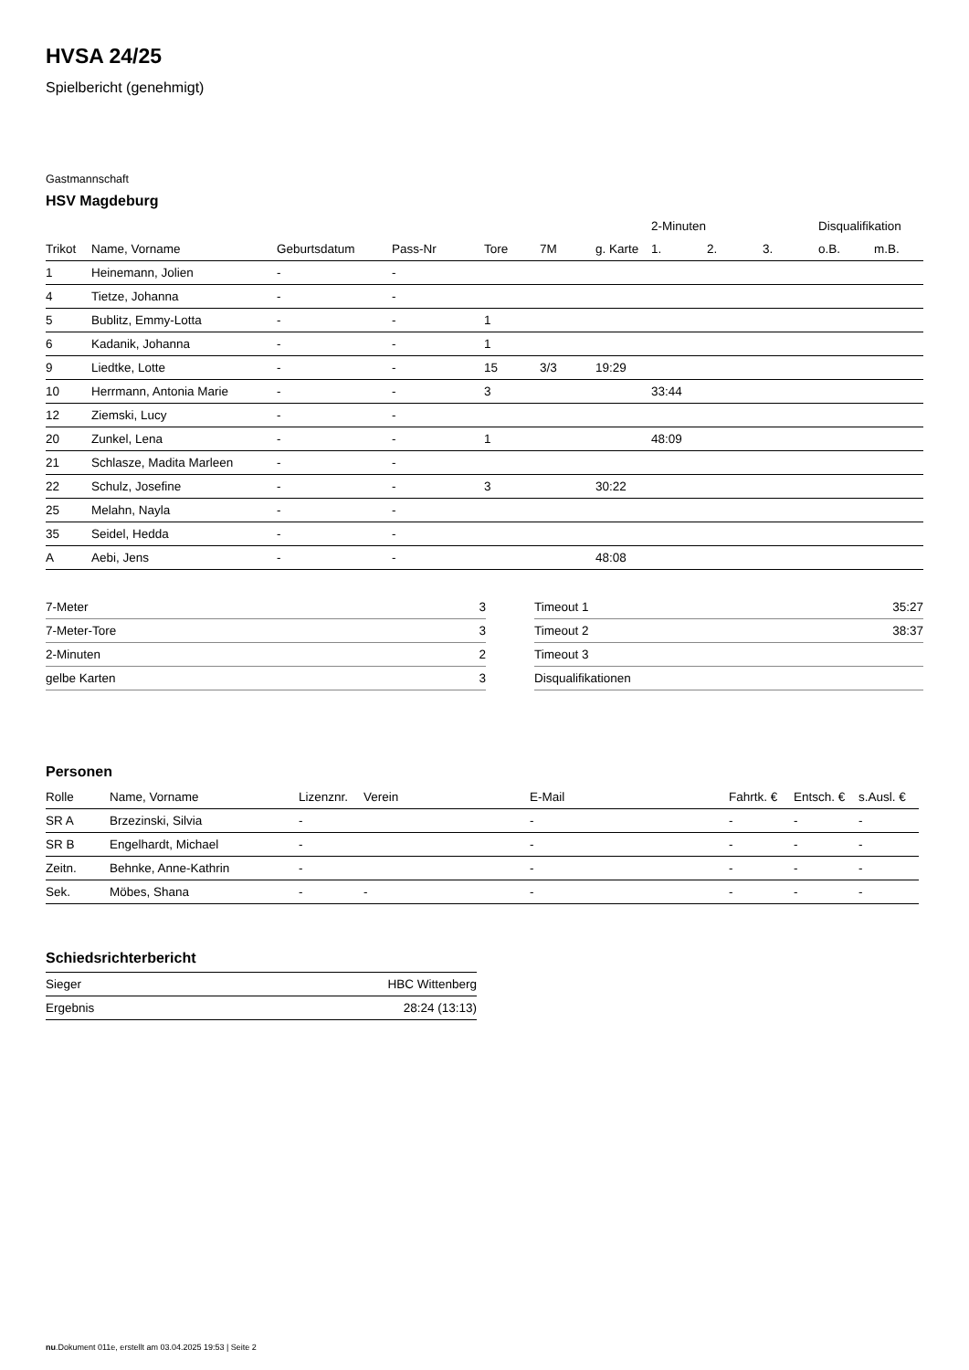HVSA 24/25
Spielbericht (genehmigt)
Gastmannschaft
HSV Magdeburg
| | | | | | | | 2-Minuten | | | Disqualifikation | |
| --- | --- | --- | --- | --- | --- | --- | --- | --- | --- | --- | --- |
| Trikot | Name, Vorname | Geburtsdatum | Pass-Nr | Tore | 7M | g. Karte | 1. | 2. | 3. | o.B. | m.B. |
| 1 | Heinemann, Jolien | - | - | | | | | | | | |
| 4 | Tietze, Johanna | - | - | | | | | | | | |
| 5 | Bublitz, Emmy-Lotta | - | - | 1 | | | | | | | |
| 6 | Kadanik, Johanna | - | - | 1 | | | | | | | |
| 9 | Liedtke, Lotte | - | - | 15 | 3/3 | 19:29 | | | | | |
| 10 | Herrmann, Antonia Marie | - | - | 3 | | | 33:44 | | | | |
| 12 | Ziemski, Lucy | - | - | | | | | | | | |
| 20 | Zunkel, Lena | - | - | 1 | | | 48:09 | | | | |
| 21 | Schlasze, Madita Marleen | - | - | | | | | | | | |
| 22 | Schulz, Josefine | - | - | 3 | | 30:22 | | | | | |
| 25 | Melahn, Nayla | - | - | | | | | | | | |
| 35 | Seidel, Hedda | - | - | | | | | | | | |
| A | Aebi, Jens | - | - | | | 48:08 | | | | | |
| 7-Meter | 3 |
| 7-Meter-Tore | 3 |
| 2-Minuten | 2 |
| gelbe Karten | 3 |
| Timeout 1 | 35:27 |
| Timeout 2 | 38:37 |
| Timeout 3 | |
| Disqualifikationen | |
Personen
| Rolle | Name, Vorname | Lizenznr. | Verein | E-Mail | Fahrtk. € | Entsch. € | s.Ausl. € |
| --- | --- | --- | --- | --- | --- | --- | --- |
| SR A | Brzezinski, Silvia | - | | - | - | - | - |
| SR B | Engelhardt, Michael | - | | - | - | - | - |
| Zeitn. | Behnke, Anne-Kathrin | - | | - | - | - | - |
| Sek. | Möbes, Shana | - | - | - | - | - | - |
Schiedsrichterbericht
| Sieger | HBC Wittenberg |
| Ergebnis | 28:24 (13:13) |
nu.Dokument 011e, erstellt am 03.04.2025 19:53 | Seite 2